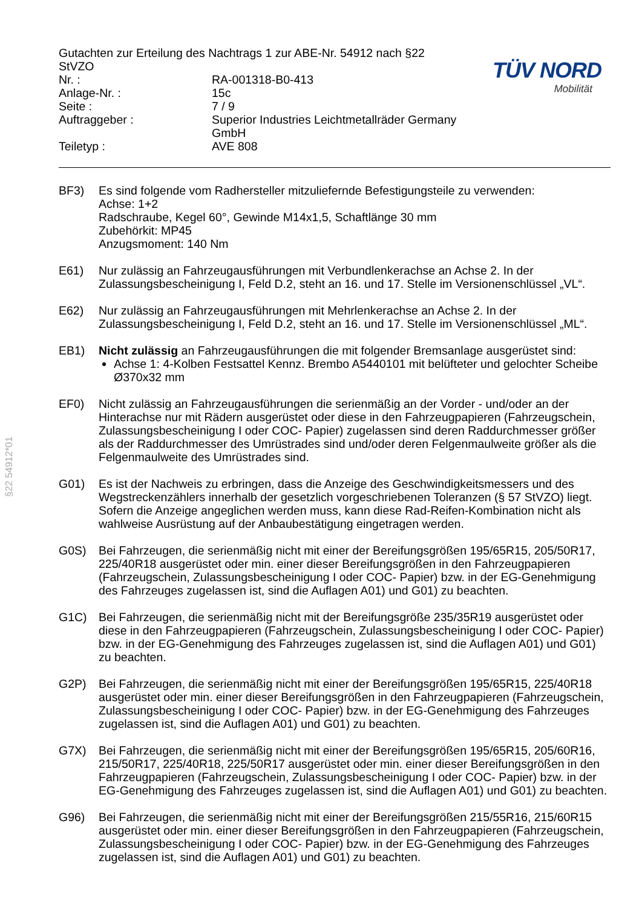§22 54912*01
| Gutachten zur Erteilung des Nachtrags 1 zur ABE-Nr. 54912 nach §22 StVZO | |
| Nr. : | RA-001318-B0-413 |
| Anlage-Nr. : | 15c |
| Seite : | 7 / 9 |
| Auftraggeber : | Superior Industries Leichtmetallräder Germany GmbH |
| Teiletyp : | AVE 808 |
TÜV NORD
Mobilität
BF3) Es sind folgende vom Radhersteller mitzuliefernde Befestigungsteile zu verwenden:
Achse: 1+2
Radschraube, Kegel 60°, Gewinde M14x1,5, Schaftlänge 30 mm
Zubehörkit: MP45
Anzugsmoment: 140 Nm
E61) Nur zulässig an Fahrzeugausführungen mit Verbundlenkerachse an Achse 2. In der Zulassungsbescheinigung I, Feld D.2, steht an 16. und 17. Stelle im Versionenschlüssel „VL“.
E62) Nur zulässig an Fahrzeugausführungen mit Mehrlenkerachse an Achse 2. In der Zulassungsbescheinigung I, Feld D.2, steht an 16. und 17. Stelle im Versionenschlüssel „ML“.
EB1) Nicht zulässig an Fahrzeugausführungen die mit folgender Bremsanlage ausgerüstet sind:
Achse 1: 4-Kolben Festsattel Kennz. Brembo A5440101 mit belüfteter und gelochter Scheibe Ø370x32 mm
EF0) Nicht zulässig an Fahrzeugausführungen die serienmäßig an der Vorder - und/oder an der Hinterachse nur mit Rädern ausgerüstet oder diese in den Fahrzeugpapieren (Fahrzeugschein, Zulassungsbescheinigung I oder COC- Papier) zugelassen sind deren Raddurchmesser größer als der Raddurchmesser des Umrüstrades sind und/oder deren Felgenmaulweite größer als die Felgenmaulweite des Umrüstrades sind.
G01) Es ist der Nachweis zu erbringen, dass die Anzeige des Geschwindigkeitsmessers und des Wegstreckenzählers innerhalb der gesetzlich vorgeschriebenen Toleranzen (§ 57 StVZO) liegt. Sofern die Anzeige angeglichen werden muss, kann diese Rad-Reifen-Kombination nicht als wahlweise Ausrüstung auf der Anbaubestätigung eingetragen werden.
G0S) Bei Fahrzeugen, die serienmäßig nicht mit einer der Bereifungsgrößen 195/65R15, 205/50R17, 225/40R18 ausgerüstet oder min. einer dieser Bereifungsgrößen in den Fahrzeugpapieren (Fahrzeugschein, Zulassungsbescheinigung I oder COC- Papier) bzw. in der EG-Genehmigung des Fahrzeuges zugelassen ist, sind die Auflagen A01) und G01) zu beachten.
G1C) Bei Fahrzeugen, die serienmäßig nicht mit der Bereifungsgröße 235/35R19 ausgerüstet oder diese in den Fahrzeugpapieren (Fahrzeugschein, Zulassungsbescheinigung I oder COC- Papier) bzw. in der EG-Genehmigung des Fahrzeuges zugelassen ist, sind die Auflagen A01) und G01) zu beachten.
G2P) Bei Fahrzeugen, die serienmäßig nicht mit einer der Bereifungsgrößen 195/65R15, 225/40R18 ausgerüstet oder min. einer dieser Bereifungsgrößen in den Fahrzeugpapieren (Fahrzeugschein, Zulassungsbescheinigung I oder COC- Papier) bzw. in der EG-Genehmigung des Fahrzeuges zugelassen ist, sind die Auflagen A01) und G01) zu beachten.
G7X) Bei Fahrzeugen, die serienmäßig nicht mit einer der Bereifungsgrößen 195/65R15, 205/60R16, 215/50R17, 225/40R18, 225/50R17 ausgerüstet oder min. einer dieser Bereifungsgrößen in den Fahrzeugpapieren (Fahrzeugschein, Zulassungsbescheinigung I oder COC- Papier) bzw. in der EG-Genehmigung des Fahrzeuges zugelassen ist, sind die Auflagen A01) und G01) zu beachten.
G96) Bei Fahrzeugen, die serienmäßig nicht mit einer der Bereifungsgrößen 215/55R16, 215/60R15 ausgerüstet oder min. einer dieser Bereifungsgrößen in den Fahrzeugpapieren (Fahrzeugschein, Zulassungsbescheinigung I oder COC- Papier) bzw. in der EG-Genehmigung des Fahrzeuges zugelassen ist, sind die Auflagen A01) und G01) zu beachten.